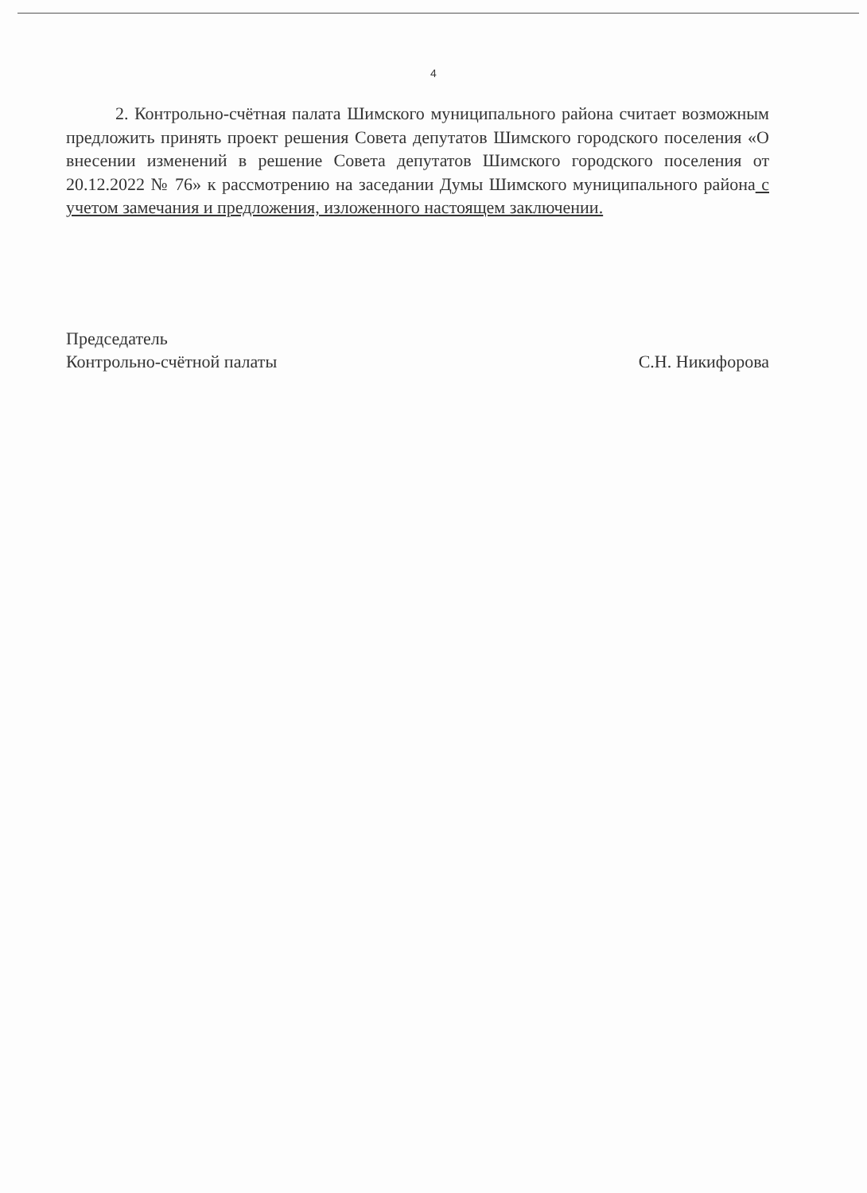4
2. Контрольно-счётная палата Шимского муниципального района считает возможным предложить принять проект решения Совета депутатов Шимского городского поселения «О внесении изменений в решение Совета депутатов Шимского городского поселения от 20.12.2022 № 76» к рассмотрению на заседании Думы Шимского муниципального района с учетом замечания и предложения, изложенного настоящем заключении.
Председатель
Контрольно-счётной палаты
С.Н. Никифорова